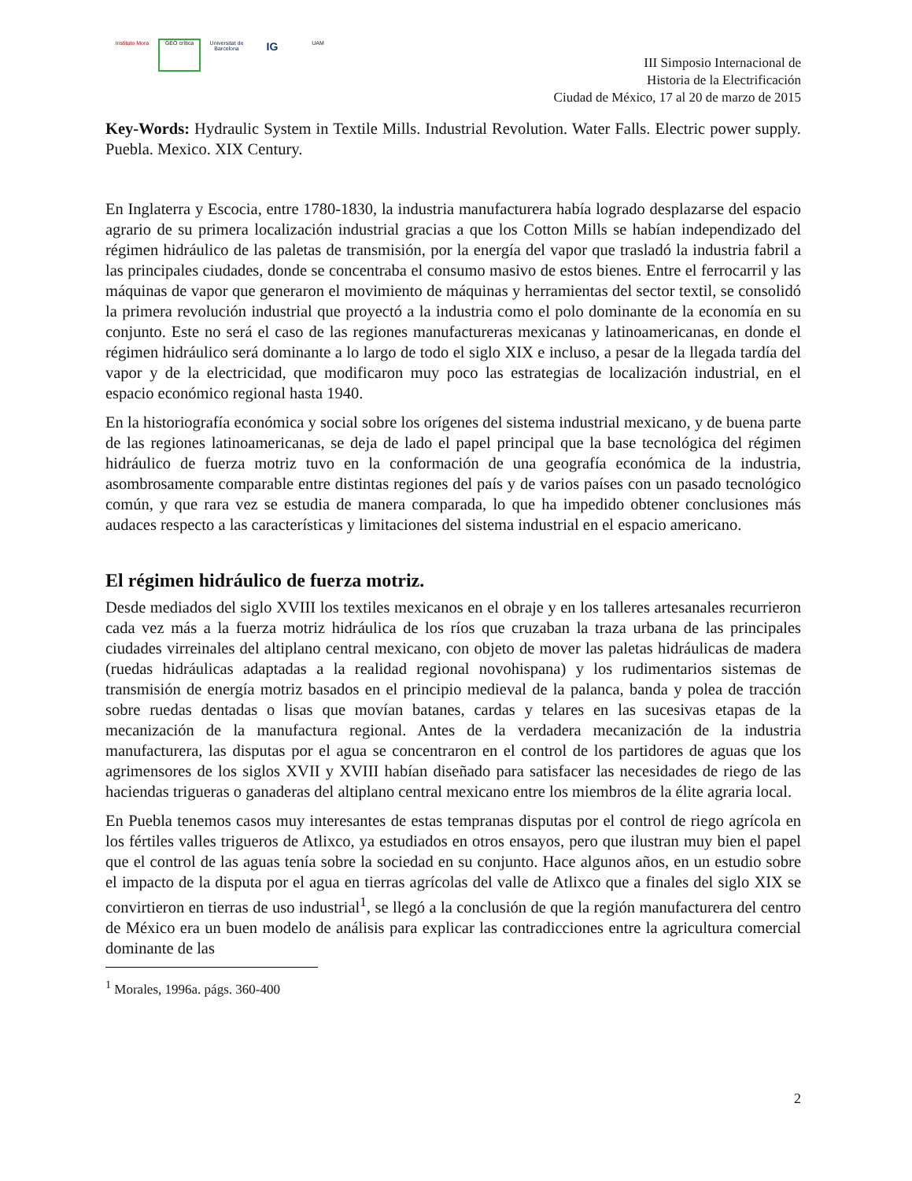Instituto Mora
GEO crítica
Universitat de Barcelona
IG
UAM
III Simposio Internacional de
Historia de la Electrificación
Ciudad de México, 17 al 20 de marzo de 2015
Key-Words: Hydraulic System in Textile Mills. Industrial Revolution. Water Falls. Electric power supply. Puebla. Mexico. XIX Century.
En Inglaterra y Escocia, entre 1780-1830, la industria manufacturera había logrado desplazarse del espacio agrario de su primera localización industrial gracias a que los Cotton Mills se habían independizado del régimen hidráulico de las paletas de transmisión, por la energía del vapor que trasladó la industria fabril a las principales ciudades, donde se concentraba el consumo masivo de estos bienes. Entre el ferrocarril y las máquinas de vapor que generaron el movimiento de máquinas y herramientas del sector textil, se consolidó la primera revolución industrial que proyectó a la industria como el polo dominante de la economía en su conjunto. Este no será el caso de las regiones manufactureras mexicanas y latinoamericanas, en donde el régimen hidráulico será dominante a lo largo de todo el siglo XIX e incluso, a pesar de la llegada tardía del vapor y de la electricidad, que modificaron muy poco las estrategias de localización industrial, en el espacio económico regional hasta 1940.
En la historiografía económica y social sobre los orígenes del sistema industrial mexicano, y de buena parte de las regiones latinoamericanas, se deja de lado el papel principal que la base tecnológica del régimen hidráulico de fuerza motriz tuvo en la conformación de una geografía económica de la industria, asombrosamente comparable entre distintas regiones del país y de varios países con un pasado tecnológico común, y que rara vez se estudia de manera comparada, lo que ha impedido obtener conclusiones más audaces respecto a las características y limitaciones del sistema industrial en el espacio americano.
El régimen hidráulico de fuerza motriz.
Desde mediados del siglo XVIII los textiles mexicanos en el obraje y en los talleres artesanales recurrieron cada vez más a la fuerza motriz hidráulica de los ríos que cruzaban la traza urbana de las principales ciudades virreinales del altiplano central mexicano, con objeto de mover las paletas hidráulicas de madera (ruedas hidráulicas adaptadas a la realidad regional novohispana) y los rudimentarios sistemas de transmisión de energía motriz basados en el principio medieval de la palanca, banda y polea de tracción sobre ruedas dentadas o lisas que movían batanes, cardas y telares en las sucesivas etapas de la mecanización de la manufactura regional. Antes de la verdadera mecanización de la industria manufacturera, las disputas por el agua se concentraron en el control de los partidores de aguas que los agrimensores de los siglos XVII y XVIII habían diseñado para satisfacer las necesidades de riego de las haciendas trigueras o ganaderas del altiplano central mexicano entre los miembros de la élite agraria local.
En Puebla tenemos casos muy interesantes de estas tempranas disputas por el control de riego agrícola en los fértiles valles trigueros de Atlixco, ya estudiados en otros ensayos, pero que ilustran muy bien el papel que el control de las aguas tenía sobre la sociedad en su conjunto. Hace algunos años, en un estudio sobre el impacto de la disputa por el agua en tierras agrícolas del valle de Atlixco que a finales del siglo XIX se convirtieron en tierras de uso industrial<sup>1</sup>, se llegó a la conclusión de que la región manufacturera del centro de México era un buen modelo de análisis para explicar las contradicciones entre la agricultura comercial dominante de las
<sup>1</sup> Morales, 1996a. págs. 360-400
2